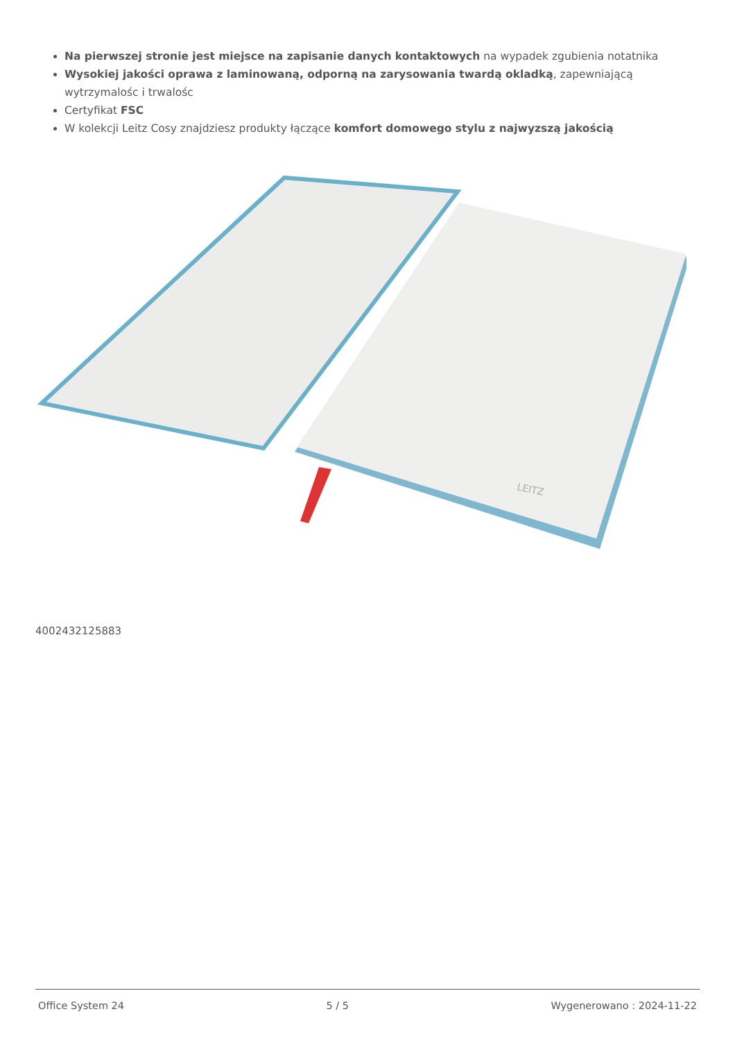Na pierwszej stronie jest miejsce na zapisanie danych kontaktowych na wypadek zgubienia notatnika
Wysokiej jakości oprawa z laminowaną, odporną na zarysowania twardą okladką, zapewniającą wytrzymalośc i trwalośc
Certyfikat FSC
W kolekcji Leitz Cosy znajdziesz produkty łączące komfort domowego stylu z najwyzszą jakością
LEITZ
4002432125883
Office System 24 5 / 5 Wygenerowano : 2024-11-22